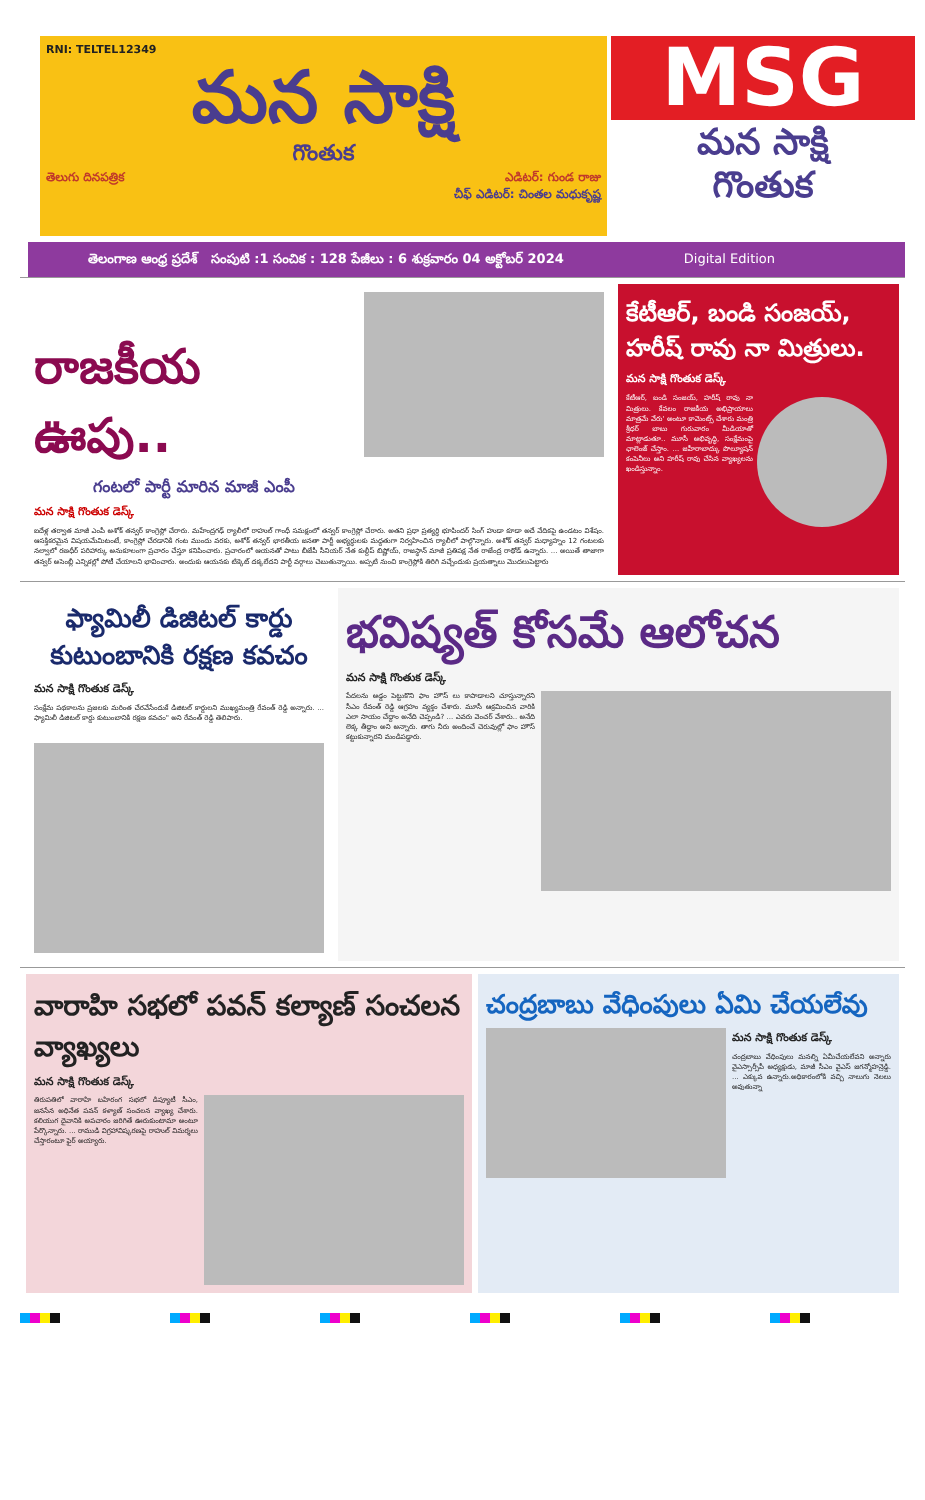RNI: TELTEL12349
మన సాక్షి
గొంతుక
తెలుగు దినపత్రిక ఎడిటర్: గుండ రాజు
చీఫ్ ఎడిటర్: చింతల మధుకృష్ణ
MSG
మన సాక్షి
గొంతుక
తెలంగాణ ఆంధ్ర ప్రదేశ్ సంపుటి :1 సంచిక : 128 పేజీలు : 6 శుక్రవారం 04 అక్టోబర్ 2024
Digital Edition
రాజకీయ ఊపు..
గంటలో పార్టీ మారిన మాజీ ఎంపీ
మన సాక్షి గొంతుక డెస్క్
ఐదేళ్ల తర్వాత మాజీ ఎంపీ అశోక్ తన్వర్ కాంగ్రెస్లో చేరారు. మహేంద్రగఢ్ ర్యాలీలో రాహుల్ గాంధీ సమక్షంలో తన్వర్ కాంగ్రెస్లో చేరారు. అతని ప్రధా ప్రత్యర్థి భూపిందర్ సింగ్ హుడా కూడా అదే వేదికపై ఉండటం విశేషం. ఆసక్తికరమైన విషయమేమిటంటే, కాంగ్రెస్లో చేరడానికి గంట ముందు వరకు, అశోక్ తన్వర్ భారతీయ జనతా పార్టీ అభ్యర్థులకు మద్దతుగా నిర్వహించిన ర్యాలీలో పాల్గొన్నారు. అశోక్ తన్వర్ మధ్యాహ్నం 12 గంటలకు నల్వాలో రణధీర్ పరిహార్కు అనుకూలంగా ప్రచారం చేస్తూ కనిపించారు. ప్రచారంలో ఆయనతో పాటు బీజేపీ సీనియర్ నేత కుల్దీప్ బిష్ణోయ్, రాజస్థాన్ మాజీ ప్రతిపక్ష నేత రాజేంద్ర రాథోడ్ ఉన్నారు. ... అయితే తాజాగా తన్వర్ అసెంబ్లీ ఎన్నికల్లో పోటీ చేయాలని భావించారు. అందుకు ఆయనకు టిక్కెట్ దక్కలేదని పార్టీ వర్గాలు చెబుతున్నాయి. అప్పటి నుంచి కాంగ్రెస్లోకి తిరిగి వచ్చేందుకు ప్రయత్నాలు మొదలుపెట్టారు
కేటీఆర్, బండి సంజయ్, హరీష్ రావు నా మిత్రులు.
మన సాక్షి గొంతుక డెస్క్
కేటీఆర్, బండి సంజయ్, హరీష్ రావు నా మిత్రులు. కేవలం రాజకీయ అభిప్రాయాలు మాత్రమే వేరు' అంటూ కామెంట్స్ చేశారు మంత్రి శ్రీధర్ బాబు గురువారం మీడియాతో మాట్లాడుతూ.. మూసీ అభివృద్ధి, సంక్షేమంపై ఛాలెంజ్ చేస్తాం. ... జహీరాబాద్కు పొల్యూషన్ కంపెనీలు అని హరీష్ రావు చేసిన వ్యాఖ్యలను ఖండిస్తున్నాం.
ఫ్యామిలీ డిజిటల్ కార్డు కుటుంబానికి రక్షణ కవచం
మన సాక్షి గొంతుక డెస్క్
సంక్షేమ పథకాలను ప్రజలకు మరింత చేరవేసేందుకే డిజిటల్ కార్డులని ముఖ్యమంత్రి రేవంత్ రెడ్డి అన్నారు. ... ఫ్యామిలీ డిజిటల్ కార్డు కుటుంబానికి రక్షణ కవచం" అని రేవంత్ రెడ్డి తెలిపారు.
భవిష్యత్ కోసమే ఆలోచన
మన సాక్షి గొంతుక డెస్క్
పేదలను అడ్డం పెట్టుకొని ఫాం హౌస్ లు కాపాడాలని చూస్తున్నారని సీఎం రేవంత్ రెడ్డి ఆగ్రహం వ్యక్తం చేశారు. మూసీ ఆక్రమించిన వారికి ఎలా సాయం చేద్దాం అనేది చెప్పండి? ... ఎవరు వెంచర్ వేశారు.. అనేది లెక్క తీద్దాం అని అన్నారు. తాగు నీరు అందించే చెరువుల్లో ఫాం హౌస్ కట్టుకున్నారని మండిపడ్డారు.
వారాహి సభలో పవన్ కల్యాణ్ సంచలన వ్యాఖ్యలు
మన సాక్షి గొంతుక డెస్క్
తిరుపతిలో వారాహి బహిరంగ సభలో డిప్యూటీ సీఎం, జనసేన అధినేత పవన్ కళ్యాణ్ సంచలన వ్యాఖ్య చేశారు. కలియుగ దైవానికి అపచారం జరిగితే ఊరుకుంటామా అంటూ పేర్కొన్నారు. ... రాముడి విగ్రహావిష్కరణపై రాహుల్ విమర్శలు చేస్తారంటూ ఫైర్ అయ్యారు.
చంద్రబాబు వేధింపులు ఏమి చేయలేవు
మన సాక్షి గొంతుక డెస్క్
చంద్రబాబు వేధింపులు మనల్ని ఏమీచేయలేవని అన్నారు వైఎస్సార్సీపీ అధ్యక్షుడు, మాజీ సీఎం వైఎస్ జగన్మోహన్రెడ్డి. ... ఎక్కువ ఉన్నారు.అధికారంలోకి వచ్చి నాలుగు నెలలు అవుతున్నా